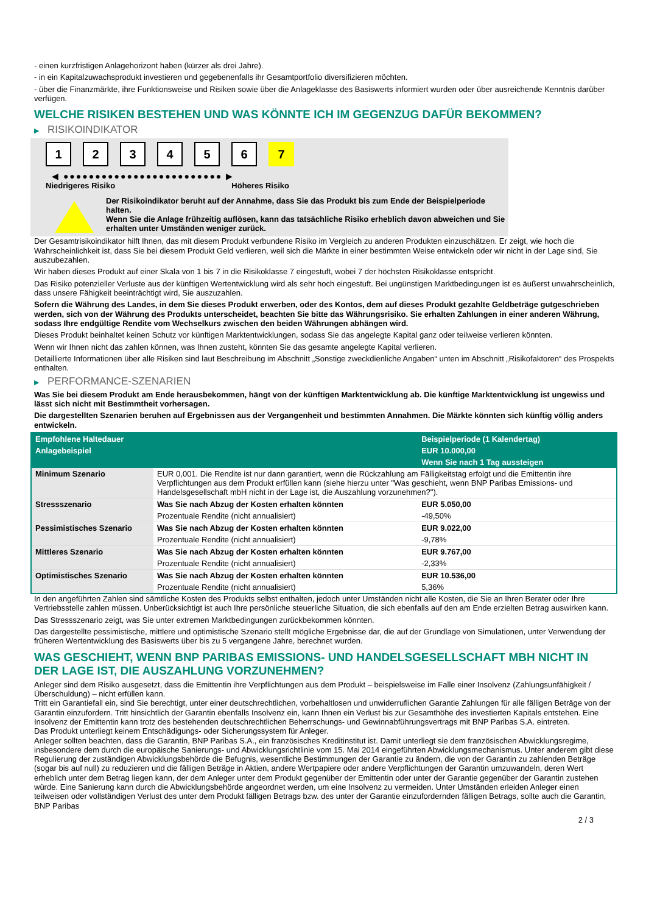- einen kurzfristigen Anlagehorizont haben (kürzer als drei Jahre).
- in ein Kapitalzuwachsprodukt investieren und gegebenenfalls ihr Gesamtportfolio diversifizieren möchten.
- über die Finanzmärkte, ihre Funktionsweise und Risiken sowie über die Anlageklasse des Basiswerts informiert wurden oder über ausreichende Kenntnis darüber verfügen.
WELCHE RISIKEN BESTEHEN UND WAS KÖNNTE ICH IM GEGENZUG DAFÜR BEKOMMEN?
▶ RISIKOINDIKATOR
1 2 3 4 5 6 7
◀ ●●●●●●●●●●●●●●●●●●●●●●●●● ▶
Niedrigeres Risiko Höheres Risiko
Der Risikoindikator beruht auf der Annahme, dass Sie das Produkt bis zum Ende der Beispielperiode halten.
Wenn Sie die Anlage frühzeitig auflösen, kann das tatsächliche Risiko erheblich davon abweichen und Sie erhalten unter Umständen weniger zurück.
Der Gesamtrisikoindikator hilft Ihnen, das mit diesem Produkt verbundene Risiko im Vergleich zu anderen Produkten einzuschätzen. Er zeigt, wie hoch die Wahrscheinlichkeit ist, dass Sie bei diesem Produkt Geld verlieren, weil sich die Märkte in einer bestimmten Weise entwickeln oder wir nicht in der Lage sind, Sie auszubezahlen.
Wir haben dieses Produkt auf einer Skala von 1 bis 7 in die Risikoklasse 7 eingestuft, wobei 7 der höchsten Risikoklasse entspricht.
Das Risiko potenzieller Verluste aus der künftigen Wertentwicklung wird als sehr hoch eingestuft. Bei ungünstigen Marktbedingungen ist es äußerst unwahrscheinlich, dass unsere Fähigkeit beeinträchtigt wird, Sie auszuzahlen.
Sofern die Währung des Landes, in dem Sie dieses Produkt erwerben, oder des Kontos, dem auf dieses Produkt gezahlte Geldbeträge gutgeschrieben werden, sich von der Währung des Produkts unterscheidet, beachten Sie bitte das Währungsrisiko. Sie erhalten Zahlungen in einer anderen Währung, sodass Ihre endgültige Rendite vom Wechselkurs zwischen den beiden Währungen abhängen wird.
Dieses Produkt beinhaltet keinen Schutz vor künftigen Marktentwicklungen, sodass Sie das angelegte Kapital ganz oder teilweise verlieren könnten.
Wenn wir Ihnen nicht das zahlen können, was Ihnen zusteht, könnten Sie das gesamte angelegte Kapital verlieren.
Detaillierte Informationen über alle Risiken sind laut Beschreibung im Abschnitt „Sonstige zweckdienliche Angaben“ unten im Abschnitt „Risikofaktoren“ des Prospekts enthalten.
▶ PERFORMANCE-SZENARIEN
Was Sie bei diesem Produkt am Ende herausbekommen, hängt von der künftigen Marktentwicklung ab. Die künftige Marktentwicklung ist ungewiss und lässt sich nicht mit Bestimmtheit vorhersagen.
Die dargestellten Szenarien beruhen auf Ergebnissen aus der Vergangenheit und bestimmten Annahmen. Die Märkte könnten sich künftig völlig anders entwickeln.
| Empfohlene Haltedauer | | Beispielperiode (1 Kalendertag) |
| Anlagebeispiel | | EUR 10.000,00 |
| | | Wenn Sie nach 1 Tag aussteigen |
| Minimum Szenario | EUR 0,001. Die Rendite ist nur dann garantiert, wenn die Rückzahlung am Fälligkeitstag erfolgt und die Emittentin ihre Verpflichtungen aus dem Produkt erfüllen kann (siehe hierzu unter "Was geschieht, wenn BNP Paribas Emissions- und Handelsgesellschaft mbH nicht in der Lage ist, die Auszahlung vorzunehmen?"). | |
| Stressszenario | Was Sie nach Abzug der Kosten erhalten könnten | EUR 5.050,00 |
| | Prozentuale Rendite (nicht annualisiert) | -49,50% |
| Pessimistisches Szenario | Was Sie nach Abzug der Kosten erhalten könnten | EUR 9.022,00 |
| | Prozentuale Rendite (nicht annualisiert) | -9,78% |
| Mittleres Szenario | Was Sie nach Abzug der Kosten erhalten könnten | EUR 9.767,00 |
| | Prozentuale Rendite (nicht annualisiert) | -2,33% |
| Optimistisches Szenario | Was Sie nach Abzug der Kosten erhalten könnten | EUR 10.536,00 |
| | Prozentuale Rendite (nicht annualisiert) | 5,36% |
In den angeführten Zahlen sind sämtliche Kosten des Produkts selbst enthalten, jedoch unter Umständen nicht alle Kosten, die Sie an Ihren Berater oder Ihre Vertriebsstelle zahlen müssen. Unberücksichtigt ist auch Ihre persönliche steuerliche Situation, die sich ebenfalls auf den am Ende erzielten Betrag auswirken kann.
Das Stressszenario zeigt, was Sie unter extremen Marktbedingungen zurückbekommen könnten.
Das dargestellte pessimistische, mittlere und optimistische Szenario stellt mögliche Ergebnisse dar, die auf der Grundlage von Simulationen, unter Verwendung der früheren Wertentwicklung des Basiswerts über bis zu 5 vergangene Jahre, berechnet wurden.
WAS GESCHIEHT, WENN BNP PARIBAS EMISSIONS- UND HANDELSGESELLSCHAFT MBH NICHT IN DER LAGE IST, DIE AUSZAHLUNG VORZUNEHMEN?
Anleger sind dem Risiko ausgesetzt, dass die Emittentin ihre Verpflichtungen aus dem Produkt – beispielsweise im Falle einer Insolvenz (Zahlungsunfähigkeit / Überschuldung) – nicht erfüllen kann.
Tritt ein Garantiefall ein, sind Sie berechtigt, unter einer deutschrechtlichen, vorbehaltlosen und unwiderruflichen Garantie Zahlungen für alle fälligen Beträge von der Garantin einzufordern. Tritt hinsichtlich der Garantin ebenfalls Insolvenz ein, kann Ihnen ein Verlust bis zur Gesamthöhe des investierten Kapitals entstehen. Eine Insolvenz der Emittentin kann trotz des bestehenden deutschrechtlichen Beherrschungs- und Gewinnabführungsvertrags mit BNP Paribas S.A. eintreten.
Das Produkt unterliegt keinem Entschädigungs- oder Sicherungssystem für Anleger.
Anleger sollten beachten, dass die Garantin, BNP Paribas S.A., ein französisches Kreditinstitut ist. Damit unterliegt sie dem französischen Abwicklungsregime, insbesondere dem durch die europäische Sanierungs- und Abwicklungsrichtlinie vom 15. Mai 2014 eingeführten Abwicklungsmechanismus. Unter anderem gibt diese Regulierung der zuständigen Abwicklungsbehörde die Befugnis, wesentliche Bestimmungen der Garantie zu ändern, die von der Garantin zu zahlenden Beträge (sogar bis auf null) zu reduzieren und die fälligen Beträge in Aktien, andere Wertpapiere oder andere Verpflichtungen der Garantin umzuwandeln, deren Wert erheblich unter dem Betrag liegen kann, der dem Anleger unter dem Produkt gegenüber der Emittentin oder unter der Garantie gegenüber der Garantin zustehen würde. Eine Sanierung kann durch die Abwicklungsbehörde angeordnet werden, um eine Insolvenz zu vermeiden. Unter Umständen erleiden Anleger einen teilweisen oder vollständigen Verlust des unter dem Produkt fälligen Betrags bzw. des unter der Garantie einzufordernden fälligen Betrags, sollte auch die Garantin, BNP Paribas
2 / 3